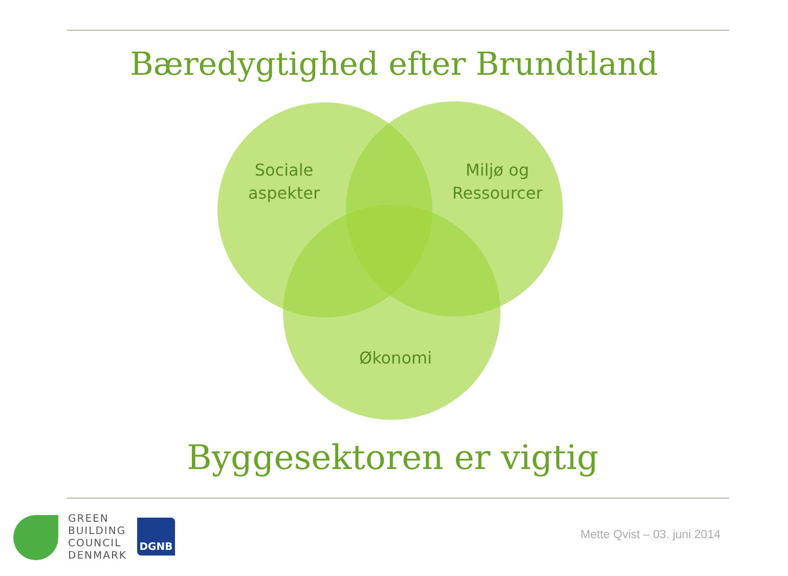Bæredygtighed efter Brundtland
Sociale
aspekter
Miljø og
Ressourcer
Økonomi
Byggesektoren er vigtig
GREEN
BUILDING
COUNCIL
DENMARK
DGNB
Mette Qvist – 03. juni 2014